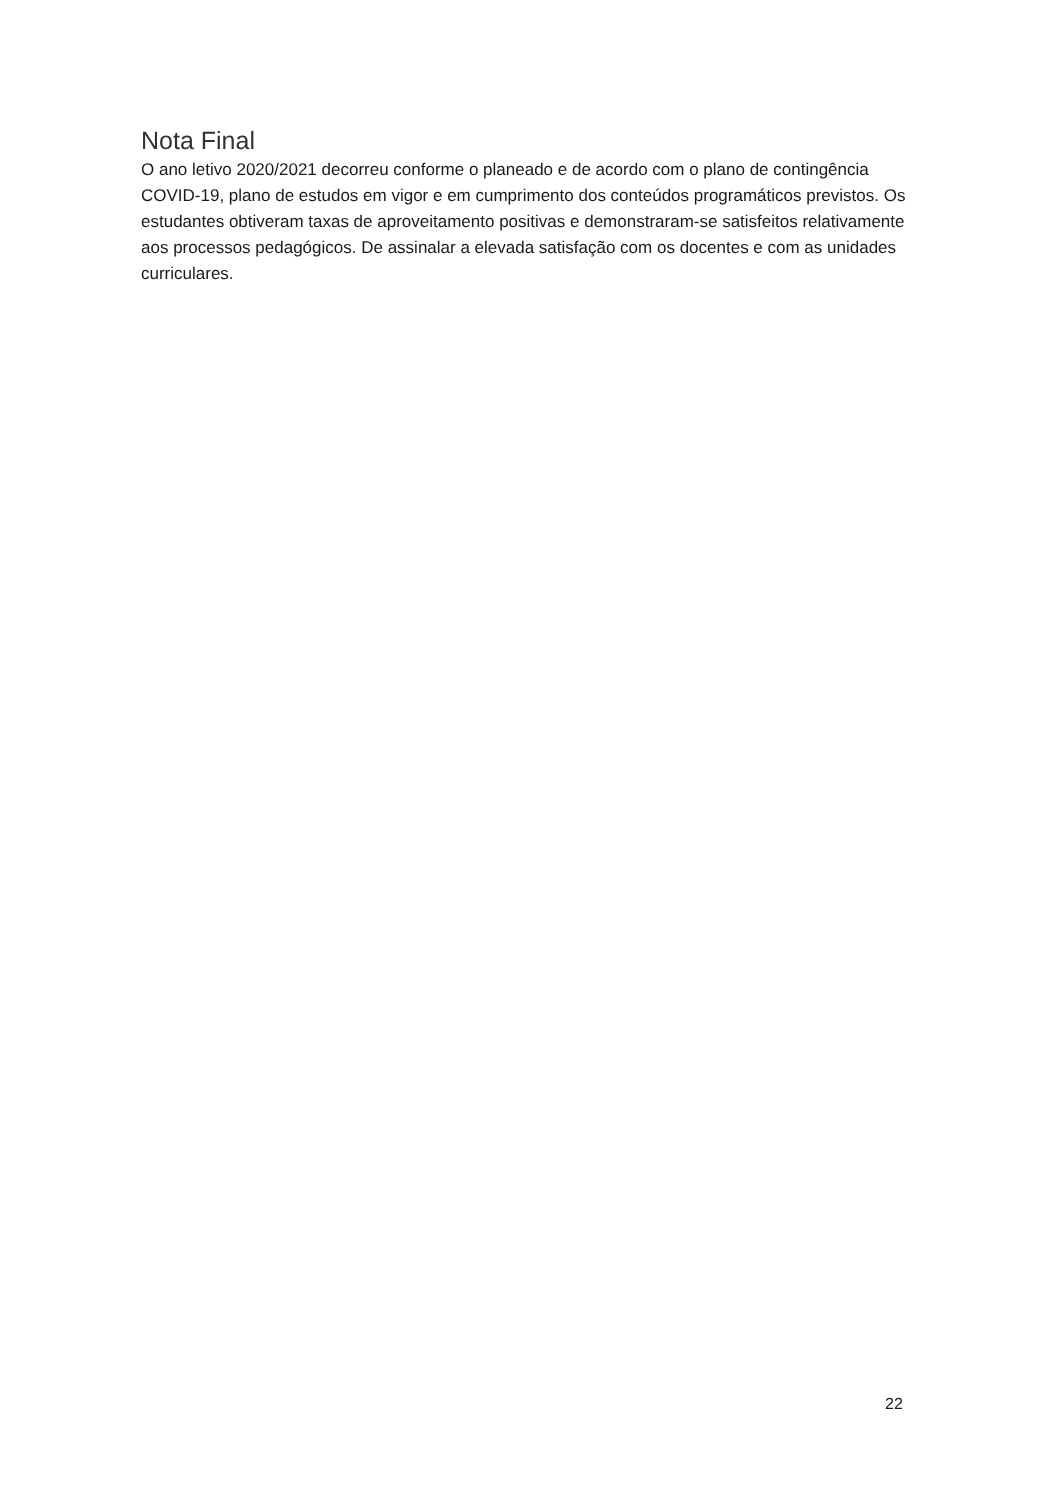Nota Final
O ano letivo 2020/2021 decorreu conforme o planeado e de acordo com o plano de contingência COVID-19, plano de estudos em vigor e em cumprimento dos conteúdos programáticos previstos. Os estudantes obtiveram taxas de aproveitamento positivas e demonstraram-se satisfeitos relativamente aos processos pedagógicos. De assinalar a elevada satisfação com os docentes e com as unidades curriculares.
22